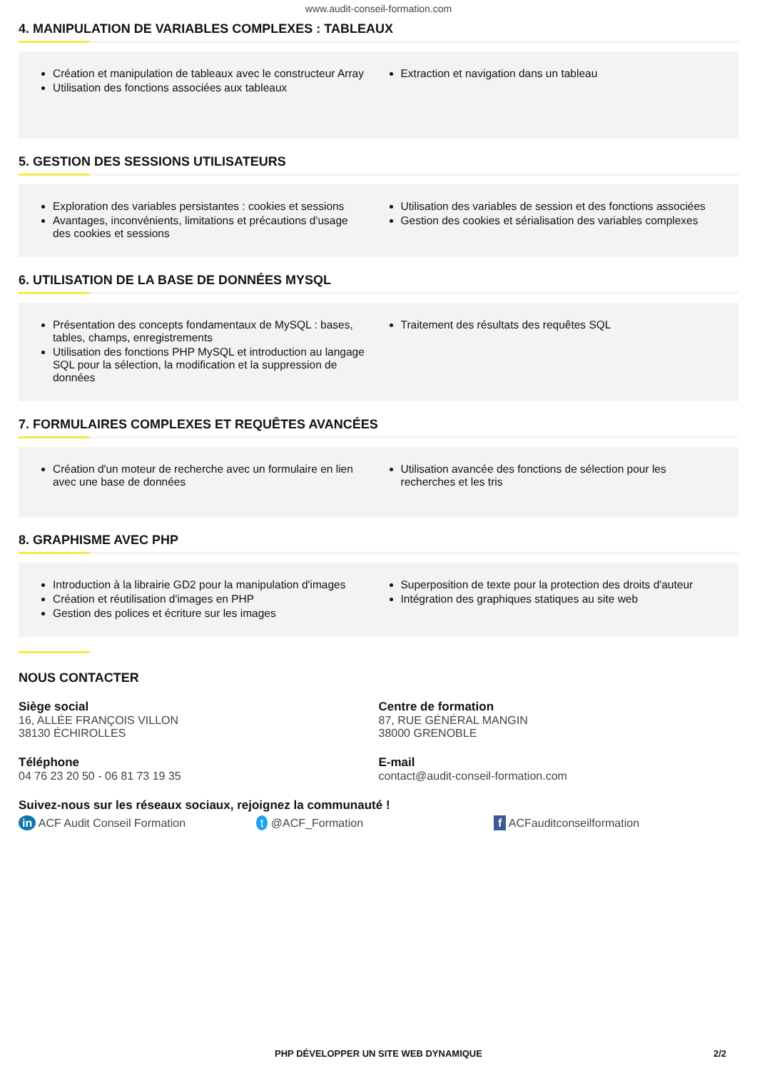www.audit-conseil-formation.com
4. MANIPULATION DE VARIABLES COMPLEXES : TABLEAUX
Création et manipulation de tableaux avec le constructeur Array
Utilisation des fonctions associées aux tableaux
Extraction et navigation dans un tableau
5. GESTION DES SESSIONS UTILISATEURS
Exploration des variables persistantes : cookies et sessions
Avantages, inconvénients, limitations et précautions d'usage des cookies et sessions
Utilisation des variables de session et des fonctions associées
Gestion des cookies et sérialisation des variables complexes
6. UTILISATION DE LA BASE DE DONNÉES MYSQL
Présentation des concepts fondamentaux de MySQL : bases, tables, champs, enregistrements
Utilisation des fonctions PHP MySQL et introduction au langage SQL pour la sélection, la modification et la suppression de données
Traitement des résultats des requêtes SQL
7. FORMULAIRES COMPLEXES ET REQUÊTES AVANCÉES
Création d'un moteur de recherche avec un formulaire en lien avec une base de données
Utilisation avancée des fonctions de sélection pour les recherches et les tris
8. GRAPHISME AVEC PHP
Introduction à la librairie GD2 pour la manipulation d'images
Création et réutilisation d'images en PHP
Gestion des polices et écriture sur les images
Superposition de texte pour la protection des droits d'auteur
Intégration des graphiques statiques au site web
NOUS CONTACTER
Siège social
16, ALLÉE FRANÇOIS VILLON
38130 ÉCHIROLLES
Téléphone
04 76 23 20 50 - 06 81 73 19 35
Centre de formation
87, RUE GÉNÉRAL MANGIN
38000 GRENOBLE
E-mail
contact@audit-conseil-formation.com
Suivez-nous sur les réseaux sociaux, rejoignez la communauté !
in ACF Audit Conseil Formation t @ACF_Formation f ACFauditconseilformation
PHP DÉVELOPPER UN SITE WEB DYNAMIQUE 2/2